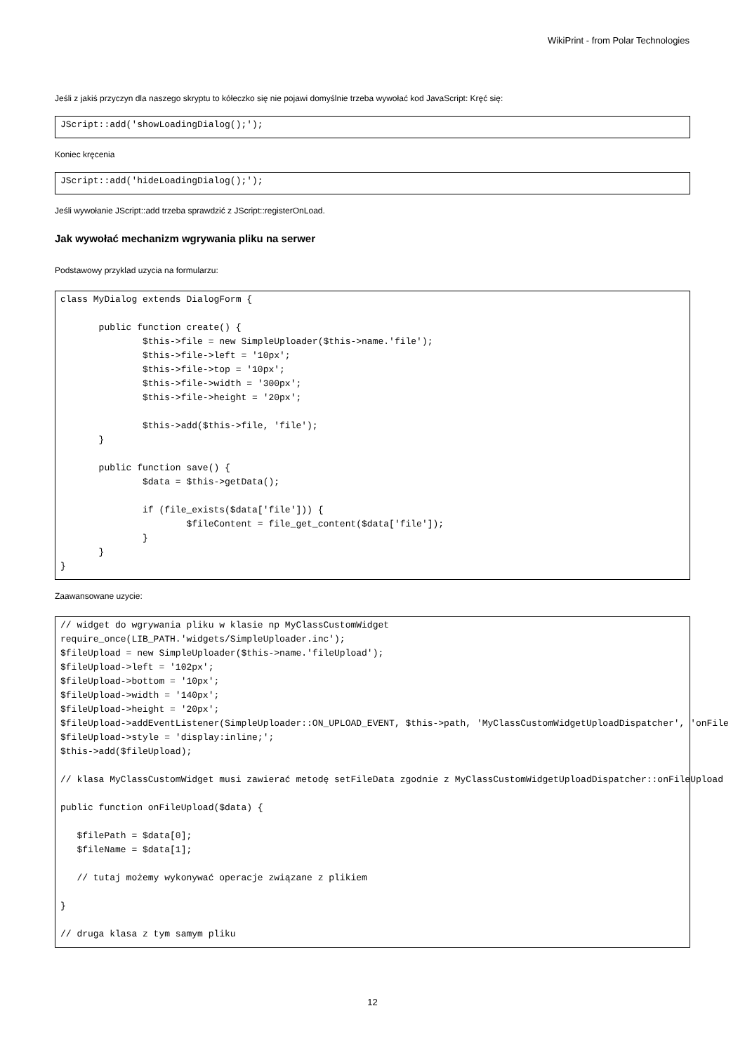WikiPrint - from Polar Technologies
Jeśli z jakiś przyczyn dla naszego skryptu to kółeczko się nie pojawi domyślnie trzeba wywołać kod JavaScript: Kręć się:
JScript::add('showLoadingDialog();');
Koniec kręcenia
JScript::add('hideLoadingDialog();');
Jeśli wywołanie JScript::add trzeba sprawdzić z JScript::registerOnLoad.
Jak wywołać mechanizm wgrywania pliku na serwer
Podstawowy przyklad uzycia na formularzu:
class MyDialog extends DialogForm {

       public function create() {
               $this->file = new SimpleUploader($this->name.'file');
               $this->file->left = '10px';
               $this->file->top = '10px';
               $this->file->width = '300px';
               $this->file->height = '20px';

               $this->add($this->file, 'file');
       }

       public function save() {
               $data = $this->getData();

               if (file_exists($data['file'])) {
                       $fileContent = file_get_content($data['file']);
               }
       }
}
Zaawansowane uzycie:
// widget do wgrywania pliku w klasie np MyClassCustomWidget
require_once(LIB_PATH.'widgets/SimpleUploader.inc');
$fileUpload = new SimpleUploader($this->name.'fileUpload');
$fileUpload->left = '102px';
$fileUpload->bottom = '10px';
$fileUpload->width = '140px';
$fileUpload->height = '20px';
$fileUpload->addEventListener(SimpleUploader::ON_UPLOAD_EVENT, $this->path, 'MyClassCustomWidgetUploadDispatcher', 'onFile
$fileUpload->style = 'display:inline;';
$this->add($fileUpload);

// klasa MyClassCustomWidget musi zawierać metodę setFileData zgodnie z MyClassCustomWidgetUploadDispatcher::onFileUpload

public function onFileUpload($data) {

   $filePath = $data[0];
   $fileName = $data[1];

   // tutaj możemy wykonywać operacje związane z plikiem

}

// druga klasa z tym samym pliku
12